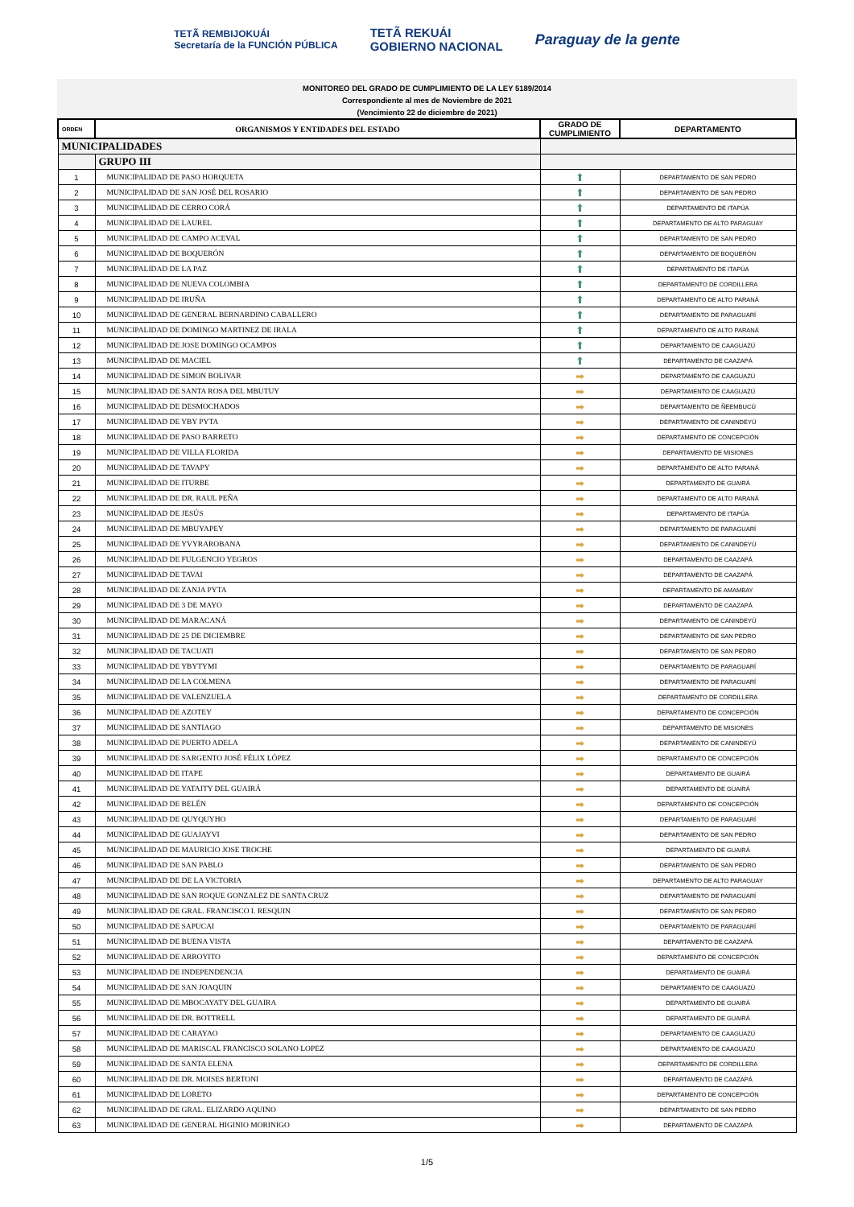TETÃ REMBIJOKUÁI
Secretaría de la FUNCIÓN PÚBLICA
TETÃ REKUÁI
GOBIERNO NACIONAL
Paraguay de la gente
MONITOREO DEL GRADO DE CUMPLIMIENTO DE LA LEY 5189/2014
Correspondiente al mes de Noviembre de 2021
(Vencimiento 22 de diciembre de 2021)
| ORDEN | ORGANISMOS Y ENTIDADES DEL ESTADO | GRADO DE CUMPLIMIENTO | DEPARTAMENTO |
| --- | --- | --- | --- |
| MUNICIPALIDADES | | | |
| | GRUPO III | | |
| 1 | MUNICIPALIDAD DE PASO HORQUETA | ⬆ | DEPARTAMENTO DE SAN PEDRO |
| 2 | MUNICIPALIDAD DE SAN JOSÉ DEL ROSARIO | ⬆ | DEPARTAMENTO DE SAN PEDRO |
| 3 | MUNICIPALIDAD DE CERRO CORÁ | ⬆ | DEPARTAMENTO DE ITAPÚA |
| 4 | MUNICIPALIDAD DE LAUREL | ⬆ | DEPARTAMENTO DE ALTO PARAGUAY |
| 5 | MUNICIPALIDAD DE CAMPO ACEVAL | ⬆ | DEPARTAMENTO DE SAN PEDRO |
| 6 | MUNICIPALIDAD DE BOQUERÓN | ⬆ | DEPARTAMENTO DE BOQUERÓN |
| 7 | MUNICIPALIDAD DE LA PAZ | ⬆ | DEPARTAMENTO DE ITAPÚA |
| 8 | MUNICIPALIDAD DE NUEVA COLOMBIA | ⬆ | DEPARTAMENTO DE CORDILLERA |
| 9 | MUNICIPALIDAD DE IRUÑA | ⬆ | DEPARTAMENTO DE ALTO PARANÁ |
| 10 | MUNICIPALIDAD DE GENERAL BERNARDINO CABALLERO | ⬆ | DEPARTAMENTO DE PARAGUARÍ |
| 11 | MUNICIPALIDAD DE DOMINGO MARTINEZ DE IRALA | ⬆ | DEPARTAMENTO DE ALTO PARANÁ |
| 12 | MUNICIPALIDAD DE JOSE DOMINGO OCAMPOS | ⬆ | DEPARTAMENTO DE CAAGUAZÚ |
| 13 | MUNICIPALIDAD DE MACIEL | ⬆ | DEPARTAMENTO DE CAAZAPÁ |
| 14 | MUNICIPALIDAD DE SIMON BOLIVAR | ➡ | DEPARTAMENTO DE CAAGUAZÚ |
| 15 | MUNICIPALIDAD DE SANTA ROSA DEL MBUTUY | ➡ | DEPARTAMENTO DE CAAGUAZÚ |
| 16 | MUNICIPALIDAD DE DESMOCHADOS | ➡ | DEPARTAMENTO DE ÑEEMBUCÚ |
| 17 | MUNICIPALIDAD DE YBY PYTA | ➡ | DEPARTAMENTO DE CANINDEYÚ |
| 18 | MUNICIPALIDAD DE PASO BARRETO | ➡ | DEPARTAMENTO DE CONCEPCIÓN |
| 19 | MUNICIPALIDAD DE VILLA FLORIDA | ➡ | DEPARTAMENTO DE MISIONES |
| 20 | MUNICIPALIDAD DE TAVAPY | ➡ | DEPARTAMENTO DE ALTO PARANÁ |
| 21 | MUNICIPALIDAD DE ITURBE | ➡ | DEPARTAMENTO DE GUAIRÁ |
| 22 | MUNICIPALIDAD DE DR. RAUL PEÑA | ➡ | DEPARTAMENTO DE ALTO PARANÁ |
| 23 | MUNICIPALIDAD DE JESÚS | ➡ | DEPARTAMENTO DE ITAPÚA |
| 24 | MUNICIPALIDAD DE MBUYAPEY | ➡ | DEPARTAMENTO DE PARAGUARÍ |
| 25 | MUNICIPALIDAD DE YVYRAROBANA | ➡ | DEPARTAMENTO DE CANINDEYÚ |
| 26 | MUNICIPALIDAD DE FULGENCIO YEGROS | ➡ | DEPARTAMENTO DE CAAZAPÁ |
| 27 | MUNICIPALIDAD DE TAVAI | ➡ | DEPARTAMENTO DE CAAZAPÁ |
| 28 | MUNICIPALIDAD DE ZANJA PYTA | ➡ | DEPARTAMENTO DE AMAMBAY |
| 29 | MUNICIPALIDAD DE 3 DE MAYO | ➡ | DEPARTAMENTO DE CAAZAPÁ |
| 30 | MUNICIPALIDAD DE MARACANÁ | ➡ | DEPARTAMENTO DE CANINDEYÚ |
| 31 | MUNICIPALIDAD DE 25 DE DICIEMBRE | ➡ | DEPARTAMENTO DE SAN PEDRO |
| 32 | MUNICIPALIDAD DE TACUATI | ➡ | DEPARTAMENTO DE SAN PEDRO |
| 33 | MUNICIPALIDAD DE YBYTYMI | ➡ | DEPARTAMENTO DE PARAGUARÍ |
| 34 | MUNICIPALIDAD DE LA COLMENA | ➡ | DEPARTAMENTO DE PARAGUARÍ |
| 35 | MUNICIPALIDAD DE VALENZUELA | ➡ | DEPARTAMENTO DE CORDILLERA |
| 36 | MUNICIPALIDAD DE AZOTEY | ➡ | DEPARTAMENTO DE CONCEPCIÓN |
| 37 | MUNICIPALIDAD DE SANTIAGO | ➡ | DEPARTAMENTO DE MISIONES |
| 38 | MUNICIPALIDAD DE PUERTO ADELA | ➡ | DEPARTAMENTO DE CANINDEYÚ |
| 39 | MUNICIPALIDAD DE SARGENTO JOSÉ FÉLIX LÓPEZ | ➡ | DEPARTAMENTO DE CONCEPCIÓN |
| 40 | MUNICIPALIDAD DE ITAPE | ➡ | DEPARTAMENTO DE GUAIRÁ |
| 41 | MUNICIPALIDAD DE YATAITY DEL GUAIRÁ | ➡ | DEPARTAMENTO DE GUAIRÁ |
| 42 | MUNICIPALIDAD DE BELÉN | ➡ | DEPARTAMENTO DE CONCEPCIÓN |
| 43 | MUNICIPALIDAD DE QUYQUYHO | ➡ | DEPARTAMENTO DE PARAGUARÍ |
| 44 | MUNICIPALIDAD DE GUAJAYVI | ➡ | DEPARTAMENTO DE SAN PEDRO |
| 45 | MUNICIPALIDAD DE MAURICIO JOSE TROCHE | ➡ | DEPARTAMENTO DE GUAIRÁ |
| 46 | MUNICIPALIDAD DE SAN PABLO | ➡ | DEPARTAMENTO DE SAN PEDRO |
| 47 | MUNICIPALIDAD DE DE LA VICTORIA | ➡ | DEPARTAMENTO DE ALTO PARAGUAY |
| 48 | MUNICIPALIDAD DE SAN ROQUE GONZALEZ DE SANTA CRUZ | ➡ | DEPARTAMENTO DE PARAGUARÍ |
| 49 | MUNICIPALIDAD DE GRAL. FRANCISCO I. RESQUIN | ➡ | DEPARTAMENTO DE SAN PEDRO |
| 50 | MUNICIPALIDAD DE SAPUCAI | ➡ | DEPARTAMENTO DE PARAGUARÍ |
| 51 | MUNICIPALIDAD DE BUENA VISTA | ➡ | DEPARTAMENTO DE CAAZAPÁ |
| 52 | MUNICIPALIDAD DE ARROYITO | ➡ | DEPARTAMENTO DE CONCEPCIÓN |
| 53 | MUNICIPALIDAD DE INDEPENDENCIA | ➡ | DEPARTAMENTO DE GUAIRÁ |
| 54 | MUNICIPALIDAD DE SAN JOAQUIN | ➡ | DEPARTAMENTO DE CAAGUAZÚ |
| 55 | MUNICIPALIDAD DE MBOCAYATY DEL GUAIRA | ➡ | DEPARTAMENTO DE GUAIRÁ |
| 56 | MUNICIPALIDAD DE DR. BOTTRELL | ➡ | DEPARTAMENTO DE GUAIRÁ |
| 57 | MUNICIPALIDAD DE CARAYAO | ➡ | DEPARTAMENTO DE CAAGUAZÚ |
| 58 | MUNICIPALIDAD DE MARISCAL FRANCISCO SOLANO LOPEZ | ➡ | DEPARTAMENTO DE CAAGUAZÚ |
| 59 | MUNICIPALIDAD DE SANTA ELENA | ➡ | DEPARTAMENTO DE CORDILLERA |
| 60 | MUNICIPALIDAD DE DR. MOISES BERTONI | ➡ | DEPARTAMENTO DE CAAZAPÁ |
| 61 | MUNICIPALIDAD DE LORETO | ➡ | DEPARTAMENTO DE CONCEPCIÓN |
| 62 | MUNICIPALIDAD DE GRAL. ELIZARDO AQUINO | ➡ | DEPARTAMENTO DE SAN PEDRO |
| 63 | MUNICIPALIDAD DE GENERAL HIGINIO MORINIGO | ➡ | DEPARTAMENTO DE CAAZAPÁ |
1/5